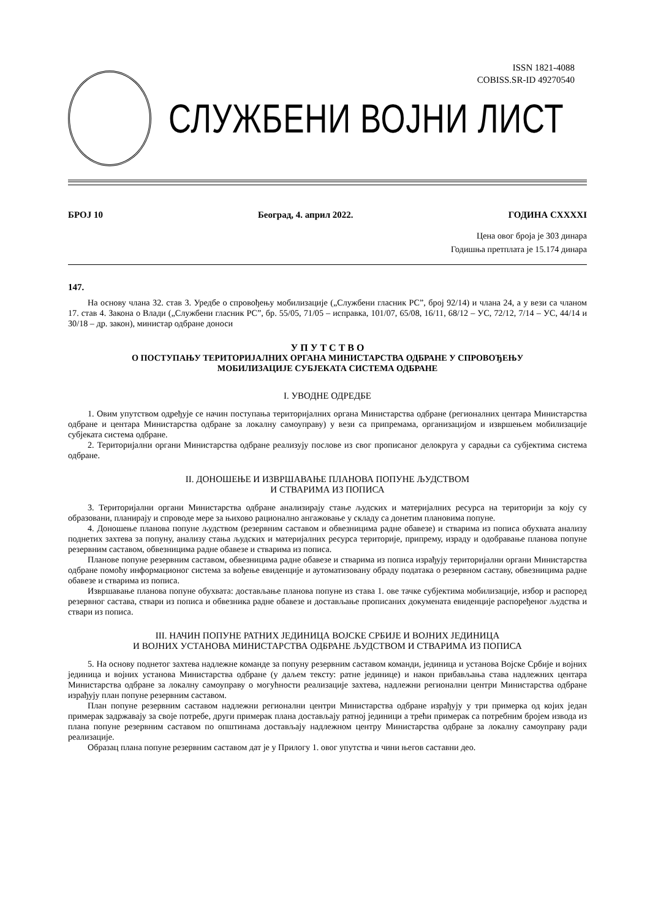ISSN 1821-4088
COBISS.SR-ID 49270540
СЛУЖБЕНИ ВОЈНИ ЛИСТ
БРОЈ 10 Београд, 4. април 2022. ГОДИНА CXXXXI
Цена овог броја је 303 динара
Годишња претплата је 15.174 динара
147.
На основу члана 32. став 3. Уредбе о спровођењу мобилизације („Службени гласник РС”, број 92/14) и члана 24, а у вези са чланом 17. став 4. Закона о Влади („Службени гласник РС”, бр. 55/05, 71/05 – исправка, 101/07, 65/08, 16/11, 68/12 – УС, 72/12, 7/14 – УС, 44/14 и 30/18 – др. закон), министар одбране доноси
У П У Т С Т В О
О ПОСТУПАЊУ ТЕРИТОРИЈАЛНИХ ОРГАНА МИНИСТАРСТВА ОДБРАНЕ У СПРОВОЂЕЊУ
МОБИЛИЗАЦИЈЕ СУБЈЕКАТА СИСТЕМА ОДБРАНЕ
I. УВОДНЕ ОДРЕДБЕ
1. Овим упутством одређује се начин поступања територијалних органа Министарства одбране (регионалних центара Министарства одбране и центара Министарства одбране за локалну самоуправу) у вези са припремама, организацијом и извршењем мобилизације субјеката система одбране.
2. Територијални органи Министарства одбране реализују послове из свог прописаног делокруга у сарадњи са субјектима система одбране.
II. ДОНОШЕЊЕ И ИЗВРШАВАЊЕ ПЛАНОВА ПОПУНЕ ЉУДСТВОМ
И СТВАРИМА ИЗ ПОПИСА
3. Територијални органи Министарства одбране анализирају стање људских и материјалних ресурса на територији за коју су образовани, планирају и спроводе мере за њихово рационално ангажовање у складу са донетим плановима попуне.
4. Доношење планова попуне људством (резервним саставом и обвезницима радне обавезе) и стварима из пописа обухвата анализу поднетих захтева за попуну, анализу стања људских и материјалних ресурса територије, припрему, израду и одобравање планова попуне резервним саставом, обвезницима радне обавезе и стварима из пописа.
Планове попуне резервним саставом, обвезницима радне обавезе и стварима из пописа израђују територијални органи Министарства одбране помоћу информационог система за вођење евиденције и аутоматизовану обраду података о резервном саставу, обвезницима радне обавезе и стварима из пописа.
Извршавање планова попуне обухвата: достављање планова попуне из става 1. ове тачке субјектима мобилизације, избор и распоред резервног састава, ствари из пописа и обвезника радне обавезе и достављање прописаних докумената евиденције распоређеног људства и ствари из пописа.
III. НАЧИН ПОПУНЕ РАТНИХ ЈЕДИНИЦА ВОЈСКЕ СРБИЈЕ И ВОЈНИХ ЈЕДИНИЦА
И ВОЈНИХ УСТАНОВА МИНИСТАРСТВА ОДБРАНЕ ЉУДСТВОМ И СТВАРИМА ИЗ ПОПИСА
5. На основу поднетог захтева надлежне команде за попуну резервним саставом команди, јединица и установа Војске Србије и војних јединица и војних установа Министарства одбране (у даљем тексту: ратне јединице) и након прибављања става надлежних центара Министарства одбране за локалну самоуправу о могућности реализације захтева, надлежни регионални центри Министарства одбране израђују план попуне резервним саставом.
План попуне резервним саставом надлежни регионални центри Министарства одбране израђују у три примерка од којих један примерак задржавају за своје потребе, други примерак плана достављају ратној јединици а трећи примерак са потребним бројем извода из плана попуне резервним саставом по општинама достављају надлежном центру Министарства одбране за локалну самоуправу ради реализације.
Образац плана попуне резервним саставом дат је у Прилогу 1. овог упутства и чини његов саставни део.